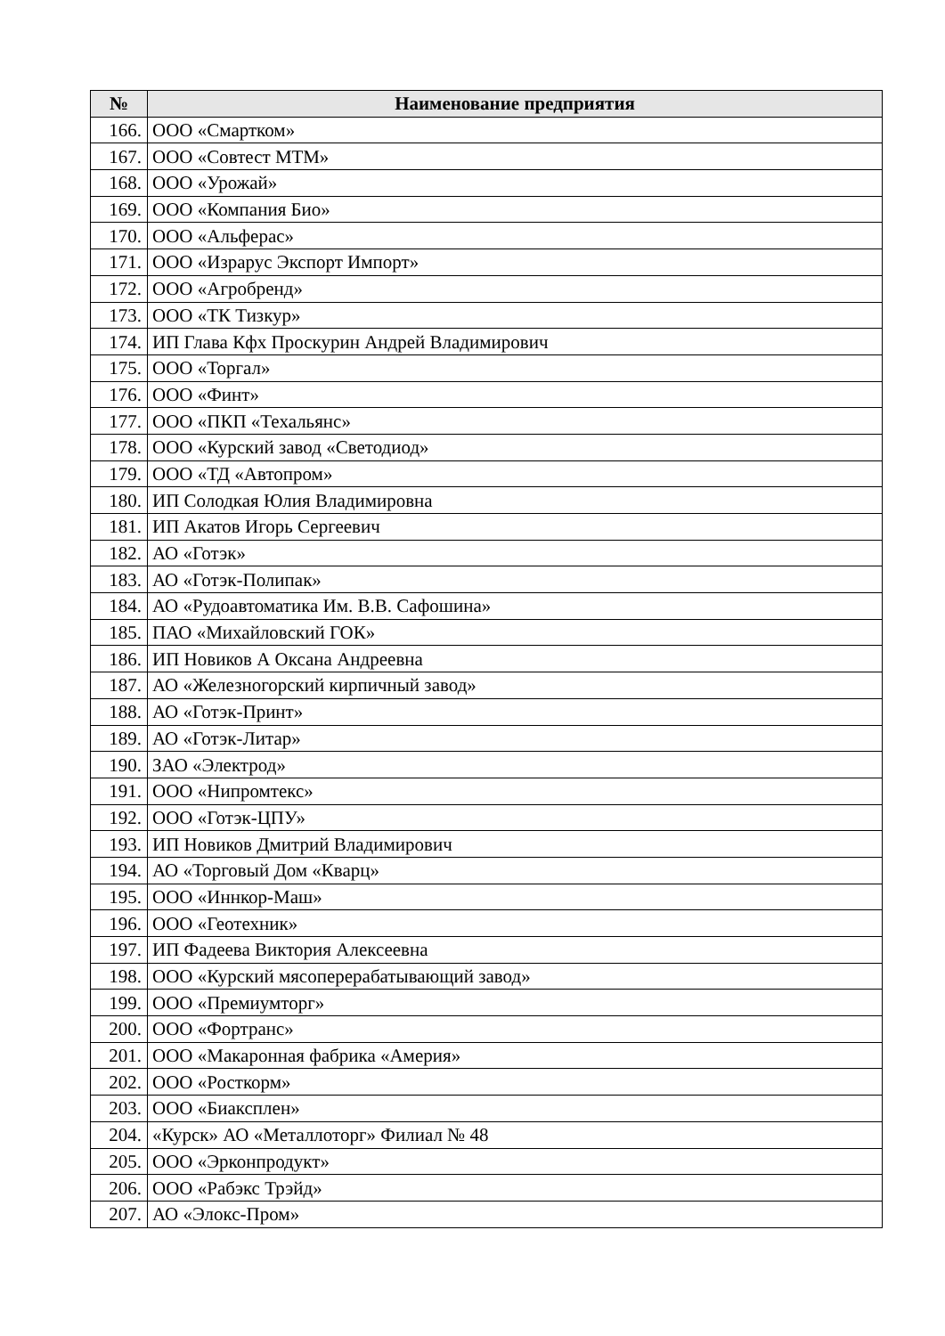| № | Наименование предприятия |
| --- | --- |
| 166. | ООО «Смартком» |
| 167. | ООО «Совтест МТМ» |
| 168. | ООО «Урожай» |
| 169. | ООО «Компания Био» |
| 170. | ООО «Альферас» |
| 171. | ООО «Израрус Экспорт Импорт» |
| 172. | ООО «Агробренд» |
| 173. | ООО «ТК Тизкур» |
| 174. | ИП Глава Кфх Проскурин Андрей Владимирович |
| 175. | ООО «Торгал» |
| 176. | ООО «Финт» |
| 177. | ООО «ПКП «Техальянс» |
| 178. | ООО «Курский завод «Светодиод» |
| 179. | ООО «ТД «Автопром» |
| 180. | ИП Солодкая Юлия Владимировна |
| 181. | ИП Акатов Игорь Сергеевич |
| 182. | АО «Готэк» |
| 183. | АО «Готэк-Полипак» |
| 184. | АО «Рудоавтоматика Им. В.В. Сафошина» |
| 185. | ПАО «Михайловский ГОК» |
| 186. | ИП Новиков А Оксана Андреевна |
| 187. | АО «Железногорский кирпичный завод» |
| 188. | АО «Готэк-Принт» |
| 189. | АО «Готэк-Литар» |
| 190. | ЗАО «Электрод» |
| 191. | ООО «Нипромтекс» |
| 192. | ООО «Готэк-ЦПУ» |
| 193. | ИП Новиков Дмитрий Владимирович |
| 194. | АО «Торговый Дом «Кварц» |
| 195. | ООО «Иннкор-Маш» |
| 196. | ООО «Геотехник» |
| 197. | ИП Фадеева Виктория Алексеевна |
| 198. | ООО «Курский мясоперерабатывающий завод» |
| 199. | ООО «Премиумторг» |
| 200. | ООО «Фортранс» |
| 201. | ООО «Макаронная фабрика «Америя» |
| 202. | ООО «Росткорм» |
| 203. | ООО «Биаксплен» |
| 204. | «Курск» АО «Металлоторг» Филиал № 48 |
| 205. | ООО «Эрконпродукт» |
| 206. | ООО «Рабэкс Трэйд» |
| 207. | АО «Элокс-Пром» |